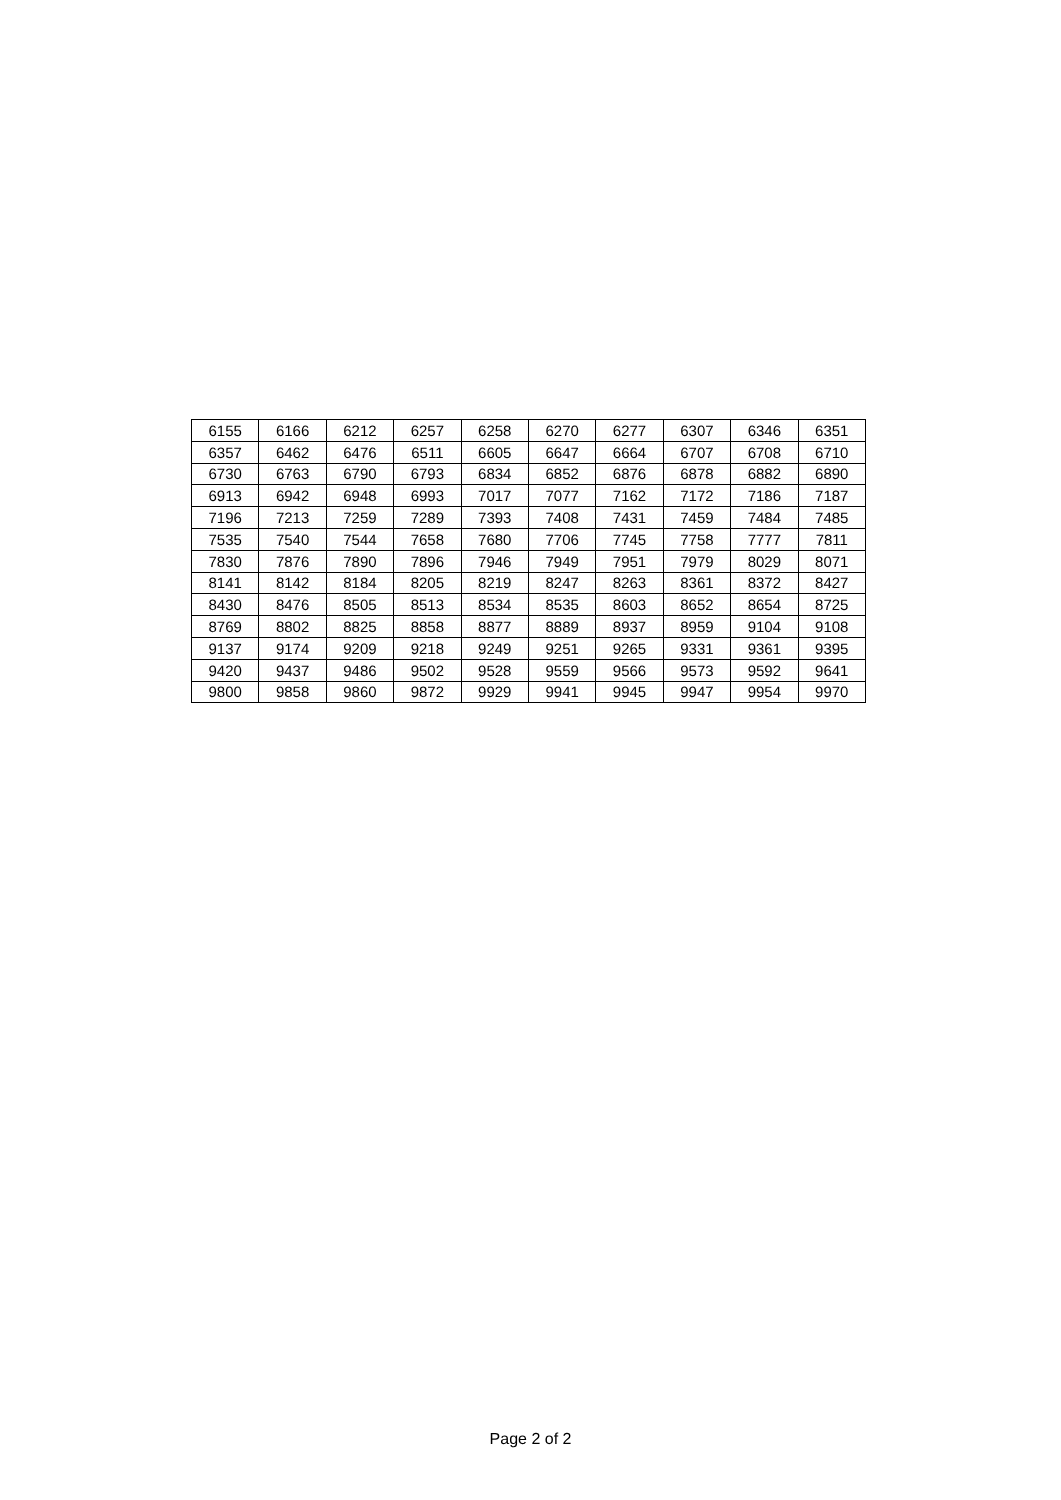| 6155 | 6166 | 6212 | 6257 | 6258 | 6270 | 6277 | 6307 | 6346 | 6351 |
| 6357 | 6462 | 6476 | 6511 | 6605 | 6647 | 6664 | 6707 | 6708 | 6710 |
| 6730 | 6763 | 6790 | 6793 | 6834 | 6852 | 6876 | 6878 | 6882 | 6890 |
| 6913 | 6942 | 6948 | 6993 | 7017 | 7077 | 7162 | 7172 | 7186 | 7187 |
| 7196 | 7213 | 7259 | 7289 | 7393 | 7408 | 7431 | 7459 | 7484 | 7485 |
| 7535 | 7540 | 7544 | 7658 | 7680 | 7706 | 7745 | 7758 | 7777 | 7811 |
| 7830 | 7876 | 7890 | 7896 | 7946 | 7949 | 7951 | 7979 | 8029 | 8071 |
| 8141 | 8142 | 8184 | 8205 | 8219 | 8247 | 8263 | 8361 | 8372 | 8427 |
| 8430 | 8476 | 8505 | 8513 | 8534 | 8535 | 8603 | 8652 | 8654 | 8725 |
| 8769 | 8802 | 8825 | 8858 | 8877 | 8889 | 8937 | 8959 | 9104 | 9108 |
| 9137 | 9174 | 9209 | 9218 | 9249 | 9251 | 9265 | 9331 | 9361 | 9395 |
| 9420 | 9437 | 9486 | 9502 | 9528 | 9559 | 9566 | 9573 | 9592 | 9641 |
| 9800 | 9858 | 9860 | 9872 | 9929 | 9941 | 9945 | 9947 | 9954 | 9970 |
Page 2 of 2